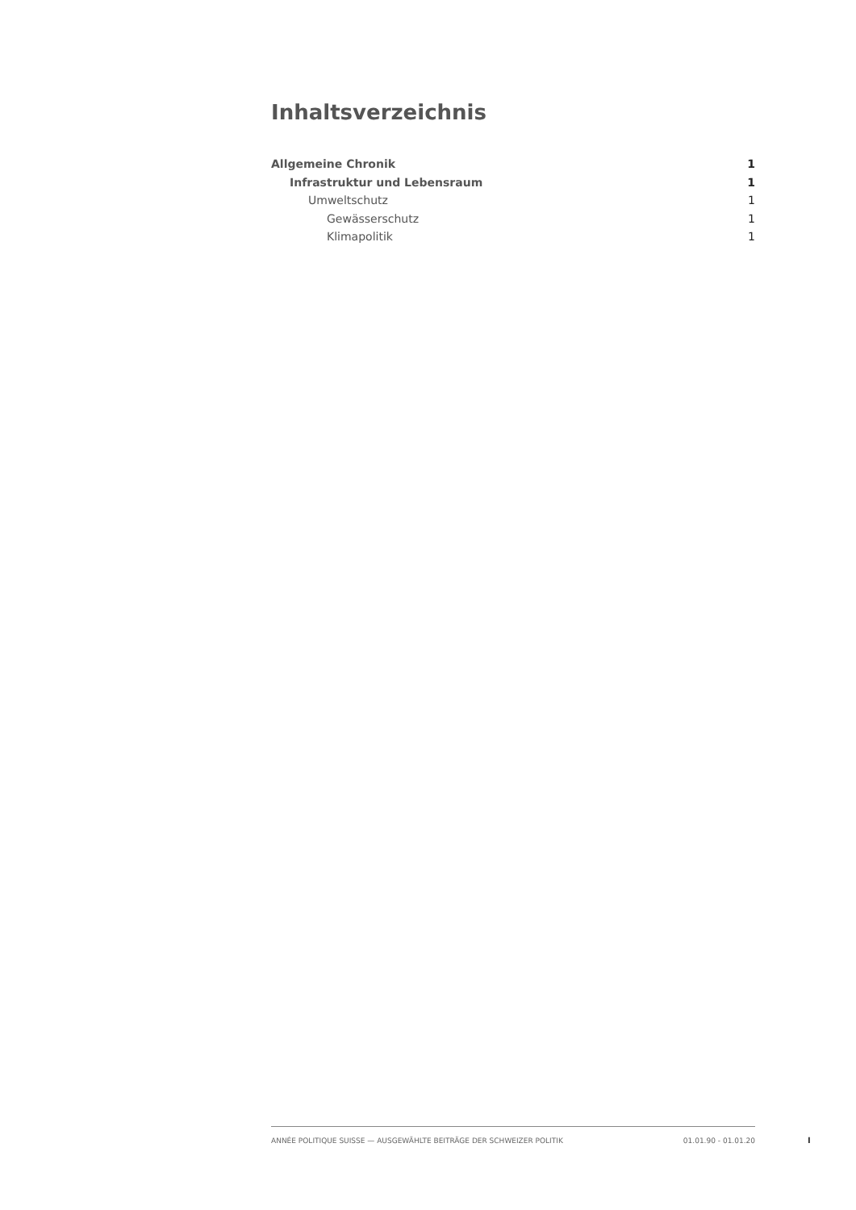Inhaltsverzeichnis
Allgemeine Chronik 1
Infrastruktur und Lebensraum 1
Umweltschutz 1
Gewässerschutz 1
Klimapolitik 1
ANNÉE POLITIQUE SUISSE — AUSGEWÄHLTE BEITRÄGE DER SCHWEIZER POLITIK 01.01.90 - 01.01.20
I